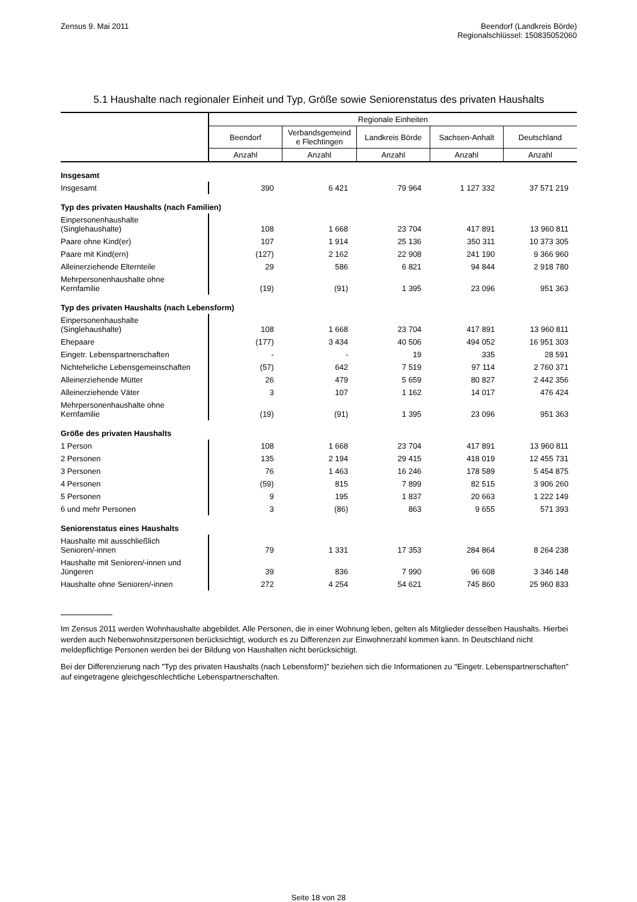Zensus 9. Mai 2011 Beendorf (Landkreis Börde)
Regionalschlüssel: 150835052060
5.1 Haushalte nach regionaler Einheit und Typ, Größe sowie Seniorenstatus des privaten Haushalts
| | Regionale Einheiten | | | | |
| --- | --- | --- | --- | --- | --- |
| | Beendorf | Verbandsgemeind e Flechtingen | Landkreis Börde | Sachsen-Anhalt | Deutschland |
| | Anzahl | Anzahl | Anzahl | Anzahl | Anzahl |
| Insgesamt | | | | | |
| Insgesamt | 390 | 6 421 | 79 964 | 1 127 332 | 37 571 219 |
| Typ des privaten Haushalts (nach Familien) | | | | | |
| Einpersonenhaushalte (Singlehaushalte) | 108 | 1 668 | 23 704 | 417 891 | 13 960 811 |
| Paare ohne Kind(er) | 107 | 1 914 | 25 136 | 350 311 | 10 373 305 |
| Paare mit Kind(ern) | (127) | 2 162 | 22 908 | 241 190 | 9 366 960 |
| Alleinerziehende Elternteile | 29 | 586 | 6 821 | 94 844 | 2 918 780 |
| Mehrpersonenhaushalte ohne Kernfamilie | (19) | (91) | 1 395 | 23 096 | 951 363 |
| Typ des privaten Haushalts (nach Lebensform) | | | | | |
| Einpersonenhaushalte (Singlehaushalte) | 108 | 1 668 | 23 704 | 417 891 | 13 960 811 |
| Ehepaare | (177) | 3 434 | 40 506 | 494 052 | 16 951 303 |
| Eingetr. Lebenspartnerschaften | - | - | 19 | 335 | 28 591 |
| Nichteheliche Lebensgemeinschaften | (57) | 642 | 7 519 | 97 114 | 2 760 371 |
| Alleinerziehende Mütter | 26 | 479 | 5 659 | 80 827 | 2 442 356 |
| Alleinerziehende Väter | 3 | 107 | 1 162 | 14 017 | 476 424 |
| Mehrpersonenhaushalte ohne Kernfamilie | (19) | (91) | 1 395 | 23 096 | 951 363 |
| Größe des privaten Haushalts | | | | | |
| 1 Person | 108 | 1 668 | 23 704 | 417 891 | 13 960 811 |
| 2 Personen | 135 | 2 194 | 29 415 | 418 019 | 12 455 731 |
| 3 Personen | 76 | 1 463 | 16 246 | 178 589 | 5 454 875 |
| 4 Personen | (59) | 815 | 7 899 | 82 515 | 3 906 260 |
| 5 Personen | 9 | 195 | 1 837 | 20 663 | 1 222 149 |
| 6 und mehr Personen | 3 | (86) | 863 | 9 655 | 571 393 |
| Seniorenstatus eines Haushalts | | | | | |
| Haushalte mit ausschließlich Senioren/-innen | 79 | 1 331 | 17 353 | 284 864 | 8 264 238 |
| Haushalte mit Senioren/-innen und Jüngeren | 39 | 836 | 7 990 | 96 608 | 3 346 148 |
| Haushalte ohne Senioren/-innen | 272 | 4 254 | 54 621 | 745 860 | 25 960 833 |
Im Zensus 2011 werden Wohnhaushalte abgebildet. Alle Personen, die in einer Wohnung leben, gelten als Mitglieder desselben Haushalts. Hierbei werden auch Nebenwohnsitzpersonen berücksichtigt, wodurch es zu Differenzen zur Einwohnerzahl kommen kann. In Deutschland nicht meldepflichtige Personen werden bei der Bildung von Haushalten nicht berücksichtigt.
Bei der Differenzierung nach "Typ des privaten Haushalts (nach Lebensform)" beziehen sich die Informationen zu "Eingetr. Lebenspartnerschaften" auf eingetragene gleichgeschlechtliche Lebenspartnerschaften.
Seite 18 von 28